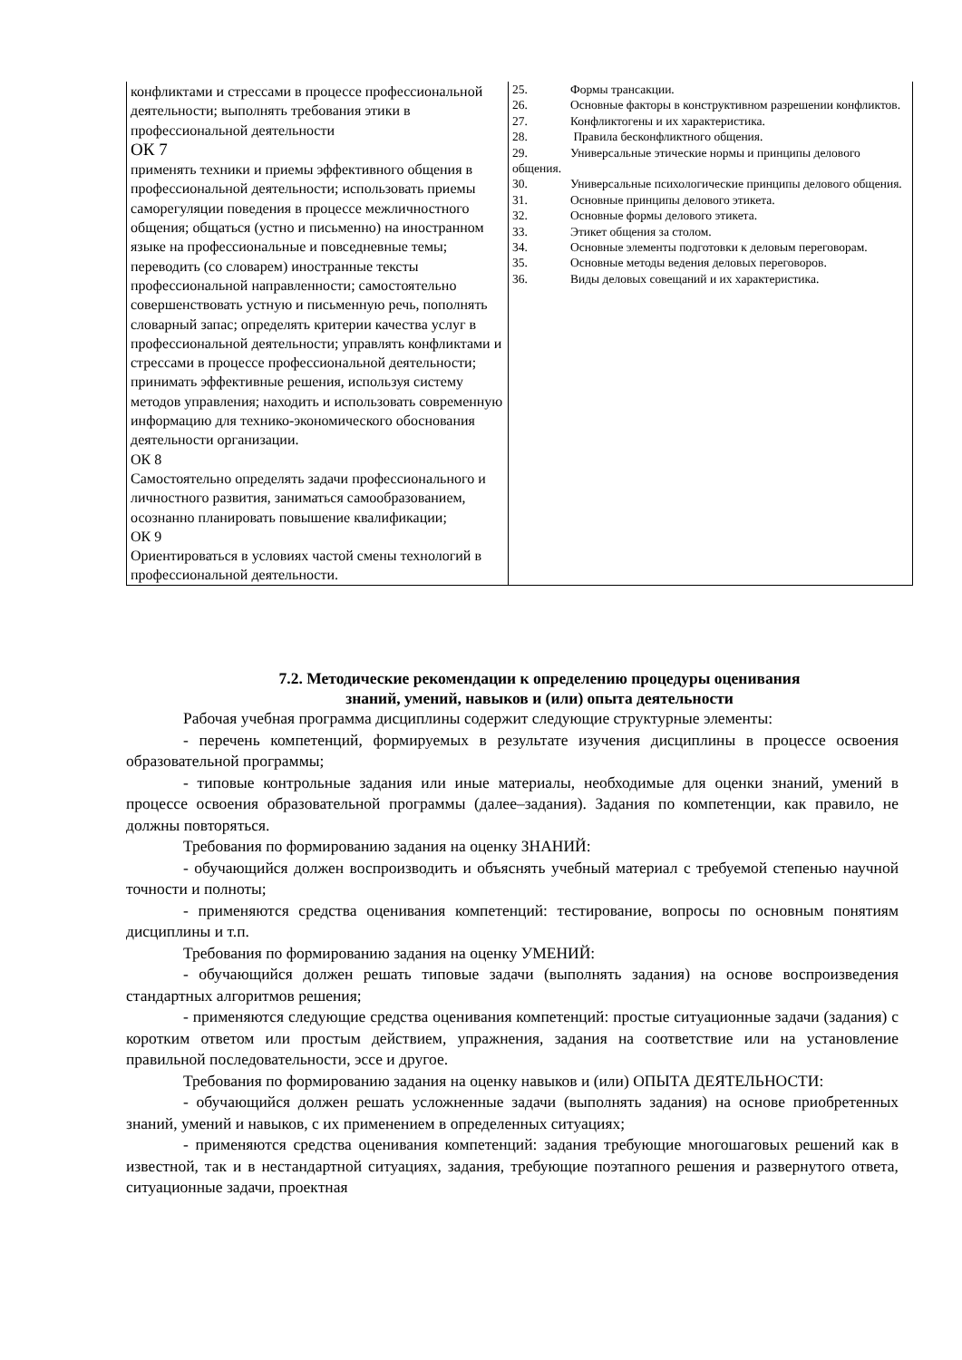| конфликтами и стрессами в процессе профессиональной деятельности; выполнять требования этики в профессиональной деятельности ОК 7 применять техники и приемы эффективного общения в профессиональной деятельности; использовать приемы саморегуляции поведения в процессе межличностного общения; общаться (устно и письменно) на иностранном языке на профессиональные и повседневные темы; переводить (со словарем) иностранные тексты профессиональной направленности; самостоятельно совершенствовать устную и письменную речь, пополнять словарный запас; определять критерии качества услуг в профессиональной деятельности; управлять конфликтами и стрессами в процессе профессиональной деятельности; принимать эффективные решения, используя систему методов управления; находить и использовать современную информацию для технико-экономического обоснования деятельности организации. ОК 8 Самостоятельно определять задачи профессионального и личностного развития, заниматься самообразованием, осознанно планировать повышение квалификации; ОК 9 Ориентироваться в условиях частой смены технологий в профессиональной деятельности. | 25. Формы трансакции. 26. Основные факторы в конструктивном разрешении конфликтов. 27. Конфликтогены и их характеристика. 28. Правила бесконфликтного общения. 29. Универсальные этические нормы и принципы делового общения. 30. Универсальные психологические принципы делового общения. 31. Основные принципы делового этикета. 32. Основные формы делового этикета. 33. Этикет общения за столом. 34. Основные элементы подготовки к деловым переговорам. 35. Основные методы ведения деловых переговоров. 36. Виды деловых совещаний и их характеристика. |
7.2. Методические рекомендации к определению процедуры оценивания
знаний, умений, навыков и (или) опыта деятельности
Рабочая учебная программа дисциплины содержит следующие структурные элементы:
- перечень компетенций, формируемых в результате изучения дисциплины в процессе освоения образовательной программы;
- типовые контрольные задания или иные материалы, необходимые для оценки знаний, умений в процессе освоения образовательной программы (далее–задания). Задания по компетенции, как правило, не должны повторяться.
Требования по формированию задания на оценку ЗНАНИЙ:
- обучающийся должен воспроизводить и объяснять учебный материал с требуемой степенью научной точности и полноты;
- применяются средства оценивания компетенций: тестирование, вопросы по основным понятиям дисциплины и т.п.
Требования по формированию задания на оценку УМЕНИЙ:
- обучающийся должен решать типовые задачи (выполнять задания) на основе воспроизведения стандартных алгоритмов решения;
- применяются следующие средства оценивания компетенций: простые ситуационные задачи (задания) с коротким ответом или простым действием, упражнения, задания на соответствие или на установление правильной последовательности, эссе и другое.
Требования по формированию задания на оценку навыков и (или) ОПЫТА ДЕЯТЕЛЬНОСТИ:
- обучающийся должен решать усложненные задачи (выполнять задания) на основе приобретенных знаний, умений и навыков, с их применением в определенных ситуациях;
- применяются средства оценивания компетенций: задания требующие многошаговых решений как в известной, так и в нестандартной ситуациях, задания, требующие поэтапного решения и развернутого ответа, ситуационные задачи, проектная